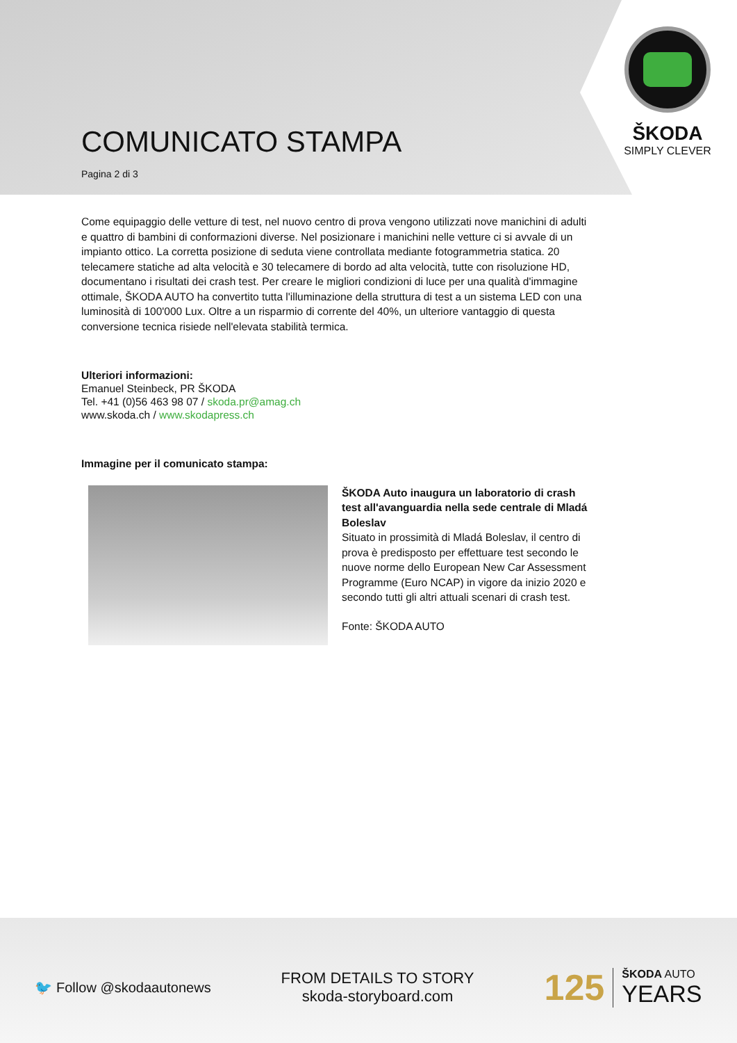ŠKODA
SIMPLY CLEVER
COMUNICATO STAMPA
Pagina 2 di 3
Come equipaggio delle vetture di test, nel nuovo centro di prova vengono utilizzati nove manichini di adulti e quattro di bambini di conformazioni diverse. Nel posizionare i manichini nelle vetture ci si avvale di un impianto ottico. La corretta posizione di seduta viene controllata mediante fotogrammetria statica. 20 telecamere statiche ad alta velocità e 30 telecamere di bordo ad alta velocità, tutte con risoluzione HD, documentano i risultati dei crash test. Per creare le migliori condizioni di luce per una qualità d'immagine ottimale, ŠKODA AUTO ha convertito tutta l'illuminazione della struttura di test a un sistema LED con una luminosità di 100'000 Lux. Oltre a un risparmio di corrente del 40%, un ulteriore vantaggio di questa conversione tecnica risiede nell'elevata stabilità termica.
Ulteriori informazioni:
Emanuel Steinbeck, PR ŠKODA
Tel. +41 (0)56 463 98 07 / skoda.pr@amag.ch
www.skoda.ch / www.skodapress.ch
Immagine per il comunicato stampa:
ŠKODA Auto inaugura un laboratorio di crash test all'avanguardia nella sede centrale di Mladá Boleslav
Situato in prossimità di Mladá Boleslav, il centro di prova è predisposto per effettuare test secondo le nuove norme dello European New Car Assessment Programme (Euro NCAP) in vigore da inizio 2020 e secondo tutti gli altri attuali scenari di crash test.
Fonte: ŠKODA AUTO
🐦 Follow @skodaautonews
FROM DETAILS TO STORY
skoda-storyboard.com
125 ŠKODA AUTO
YEARS